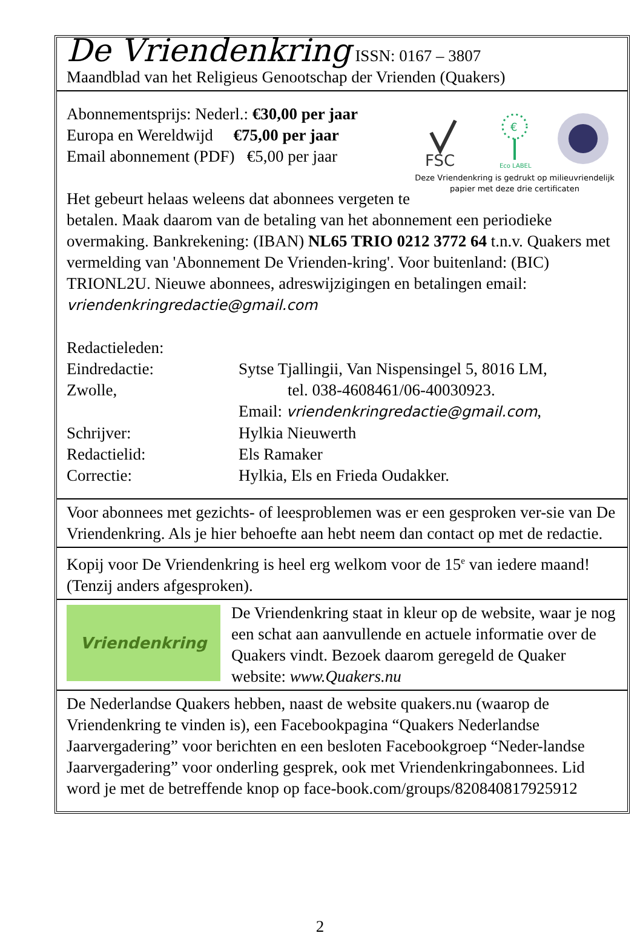De Vriendenkring ISSN: 0167 – 3807
Maandblad van het Religieus Genootschap der Vrienden (Quakers)
FSC
€
Eco LABEL
Deze Vriendenkring is gedrukt op milieuvriendelijk papier met deze drie certificaten
Abonnementsprijs: Nederl.: €30,00 per jaar
Europa en Wereldwijd €75,00 per jaar
Email abonnement (PDF) €5,00 per jaar
Het gebeurt helaas weleens dat abonnees vergeten te betalen. Maak daarom van de betaling van het abonnement een periodieke overmaking. Bankrekening: (IBAN) NL65 TRIO 0212 3772 64 t.n.v. Quakers met vermelding van 'Abonnement De Vrienden-kring'. Voor buitenland: (BIC) TRIONL2U. Nieuwe abonnees, adreswijzigingen en betalingen email: vriendenkringredactie@gmail.com
Redactieleden:
Eindredactie:
Zwolle,
Sytse Tjallingii, Van Nispensingel 5, 8016 LM,
tel. 038-4608461/06-40030923.
Email: vriendenkringredactie@gmail.com,
Schrijver: Hylkia Nieuwerth
Redactielid: Els Ramaker
Correctie: Hylkia, Els en Frieda Oudakker.
Voor abonnees met gezichts- of leesproblemen was er een gesproken ver-sie van De Vriendenkring. Als je hier behoefte aan hebt neem dan contact op met de redactie.
Kopij voor De Vriendenkring is heel erg welkom voor de 15<sup>e</sup> van iedere maand! (Tenzij anders afgesproken).
Vriendenkring
De Vriendenkring staat in kleur op de website, waar je nog een schat aan aanvullende en actuele informatie over de Quakers vindt. Bezoek daarom geregeld de Quaker website: www.Quakers.nu
De Nederlandse Quakers hebben, naast de website quakers.nu (waarop de Vriendenkring te vinden is), een Facebookpagina “Quakers Nederlandse Jaarvergadering” voor berichten en een besloten Facebookgroep “Neder-landse Jaarvergadering” voor onderling gesprek, ook met Vriendenkringabonnees. Lid word je met de betreffende knop op face-book.com/groups/820840817925912
2